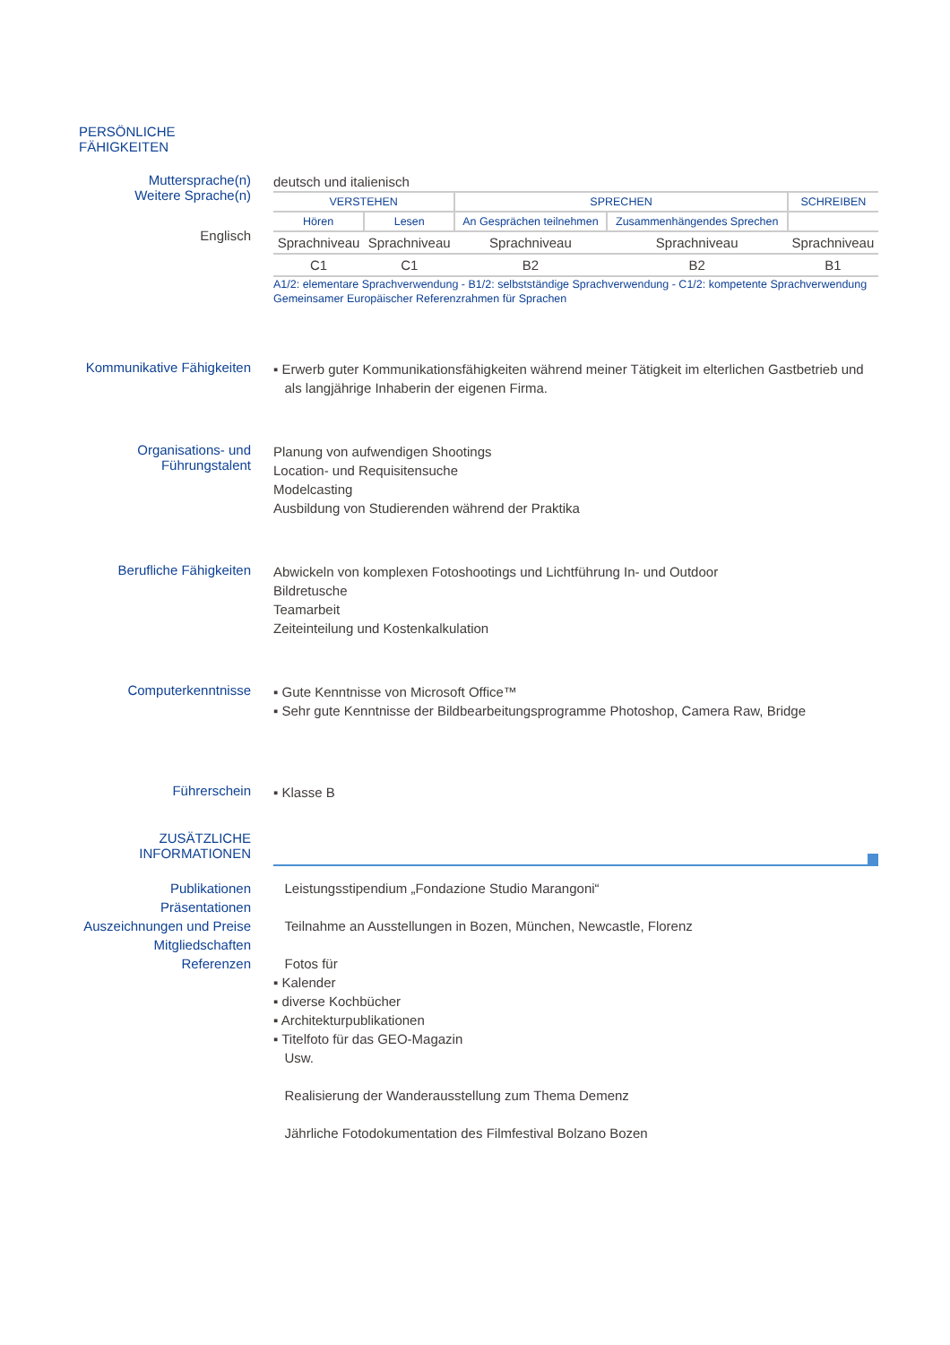PERSÖNLICHE FÄHIGKEITEN
Muttersprache(n)
Weitere Sprache(n)
Englisch
deutsch und italienisch
| VERSTEHEN | | SPRECHEN | | SCHREIBEN |
| Hören | Lesen | An Gesprächen teilnehmen | Zusammenhängendes Sprechen | |
| Sprachniveau | Sprachniveau | Sprachniveau | Sprachniveau | Sprachniveau |
| C1 | C1 | B2 | B2 | B1 |
A1/2: elementare Sprachverwendung - B1/2: selbstständige Sprachverwendung - C1/2: kompetente Sprachverwendung
Gemeinsamer Europäischer Referenzrahmen für Sprachen
Kommunikative Fähigkeiten
▪ Erwerb guter Kommunikationsfähigkeiten während meiner Tätigkeit im elterlichen Gastbetrieb und
als langjährige Inhaberin der eigenen Firma.
Organisations- und
Führungstalent
Planung von aufwendigen Shootings
Location- und Requisitensuche
Modelcasting
Ausbildung von Studierenden während der Praktika
Berufliche Fähigkeiten
Abwickeln von komplexen Fotoshootings und Lichtführung In- und Outdoor
Bildretusche
Teamarbeit
Zeiteinteilung und Kostenkalkulation
Computerkenntnisse
▪ Gute Kenntnisse von Microsoft Office™
▪ Sehr gute Kenntnisse der Bildbearbeitungsprogramme Photoshop, Camera Raw, Bridge
Führerschein
▪ Klasse B
ZUSÄTZLICHE
INFORMATIONEN
Publikationen
Präsentationen
Auszeichnungen und Preise
Mitgliedschaften
Referenzen
Leistungsstipendium „Fondazione Studio Marangoni“
Teilnahme an Ausstellungen in Bozen, München, Newcastle, Florenz
Fotos für
▪ Kalender
▪ diverse Kochbücher
▪ Architekturpublikationen
▪ Titelfoto für das GEO-Magazin
Usw.
Realisierung der Wanderausstellung zum Thema Demenz
Jährliche Fotodokumentation des Filmfestival Bolzano Bozen